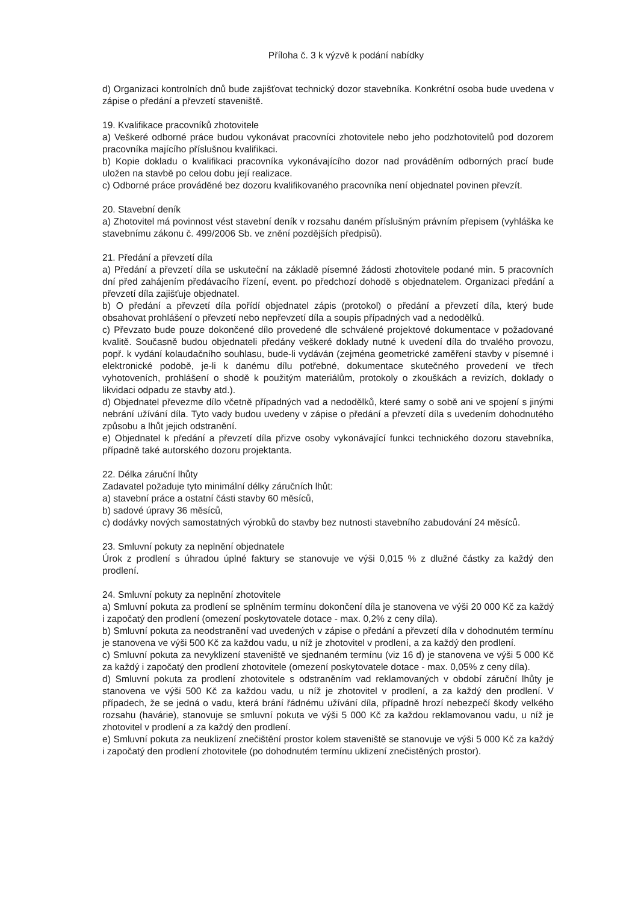Příloha č. 3 k výzvě k podání nabídky
d) Organizaci kontrolních dnů bude zajišťovat technický dozor stavebníka. Konkrétní osoba bude uvedena v zápise o předání a převzetí staveniště.
19. Kvalifikace pracovníků zhotovitele
a) Veškeré odborné práce budou vykonávat pracovníci zhotovitele nebo jeho podzhotovitelů pod dozorem pracovníka majícího příslušnou kvalifikaci.
b) Kopie dokladu o kvalifikaci pracovníka vykonávajícího dozor nad prováděním odborných prací bude uložen na stavbě po celou dobu její realizace.
c) Odborné práce prováděné bez dozoru kvalifikovaného pracovníka není objednatel povinen převzít.
20. Stavební deník
a) Zhotovitel má povinnost vést stavební deník v rozsahu daném příslušným právním přepisem (vyhláška ke stavebnímu zákonu č. 499/2006 Sb. ve znění pozdějších předpisů).
21. Předání a převzetí díla
a) Předání a převzetí díla se uskuteční na základě písemné žádosti zhotovitele podané min. 5 pracovních dní před zahájením předávacího řízení, event. po předchozí dohodě s objednatelem. Organizaci předání a převzetí díla zajišťuje objednatel.
b) O předání a převzetí díla pořídí objednatel zápis (protokol) o předání a převzetí díla, který bude obsahovat prohlášení o převzetí nebo nepřevzetí díla a soupis případných vad a nedodělků.
c) Převzato bude pouze dokončené dílo provedené dle schválené projektové dokumentace v požadované kvalitě. Současně budou objednateli předány veškeré doklady nutné k uvedení díla do trvalého provozu, popř. k vydání kolaudačního souhlasu, bude-li vydáván (zejména geometrické zaměření stavby v písemné i elektronické podobě, je-li k danému dílu potřebné, dokumentace skutečného provedení ve třech vyhotoveních, prohlášení o shodě k použitým materiálům, protokoly o zkouškách a revizích, doklady o likvidaci odpadu ze stavby atd.).
d) Objednatel převezme dílo včetně případných vad a nedodělků, které samy o sobě ani ve spojení s jinými nebrání užívání díla. Tyto vady budou uvedeny v zápise o předání a převzetí díla s uvedením dohodnutého způsobu a lhůt jejich odstranění.
e) Objednatel k předání a převzetí díla přizve osoby vykonávající funkci technického dozoru stavebníka, případně také autorského dozoru projektanta.
22. Délka záruční lhůty
Zadavatel požaduje tyto minimální délky záručních lhůt:
a) stavební práce a ostatní části stavby 60 měsíců,
b) sadové úpravy 36 měsíců,
c) dodávky nových samostatných výrobků do stavby bez nutnosti stavebního zabudování 24 měsíců.
23. Smluvní pokuty za neplnění objednatele
Úrok z prodlení s úhradou úplné faktury se stanovuje ve výši 0,015 % z dlužné částky za každý den prodlení.
24. Smluvní pokuty za neplnění zhotovitele
a) Smluvní pokuta za prodlení se splněním termínu dokončení díla je stanovena ve výši 20 000 Kč za každý i započatý den prodlení (omezení poskytovatele dotace - max. 0,2% z ceny díla).
b) Smluvní pokuta za neodstranění vad uvedených v zápise o předání a převzetí díla v dohodnutém termínu je stanovena ve výši 500 Kč za každou vadu, u níž je zhotovitel v prodlení, a za každý den prodlení.
c) Smluvní pokuta za nevyklizení staveniště ve sjednaném termínu (viz 16 d) je stanovena ve výši 5 000 Kč za každý i započatý den prodlení zhotovitele (omezení poskytovatele dotace - max. 0,05% z ceny díla).
d) Smluvní pokuta za prodlení zhotovitele s odstraněním vad reklamovaných v období záruční lhůty je stanovena ve výši 500 Kč za každou vadu, u níž je zhotovitel v prodlení, a za každý den prodlení. V případech, že se jedná o vadu, která brání řádnému užívání díla, případně hrozí nebezpečí škody velkého rozsahu (havárie), stanovuje se smluvní pokuta ve výši 5 000 Kč za každou reklamovanou vadu, u níž je zhotovitel v prodlení a za každý den prodlení.
e) Smluvní pokuta za neuklizení znečištění prostor kolem staveniště se stanovuje ve výši 5 000 Kč za každý i započatý den prodlení zhotovitele (po dohodnutém termínu uklizení znečistěných prostor).